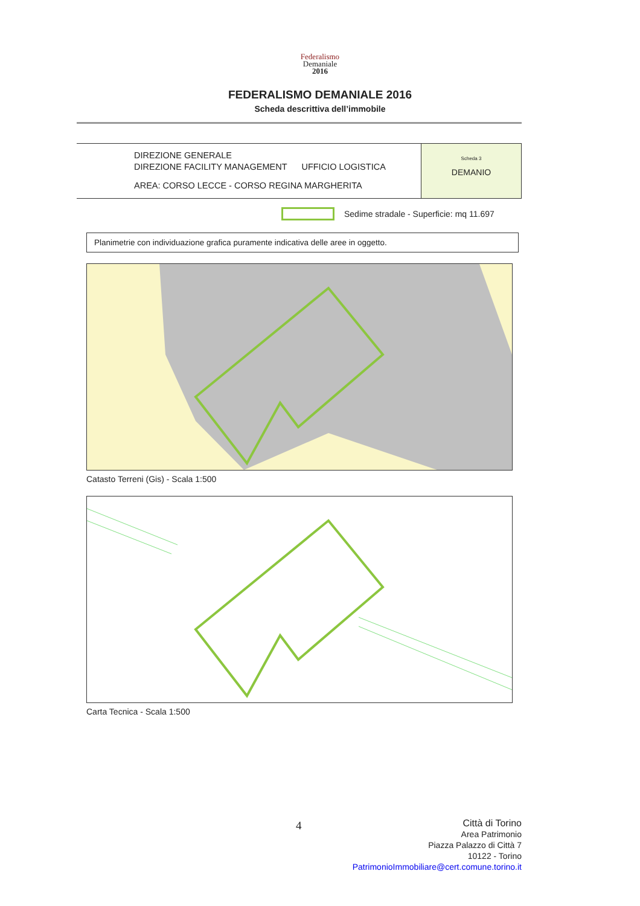Federalismo
Demaniale
2016
FEDERALISMO DEMANIALE 2016
Scheda descrittiva dell’immobile
DIREZIONE GENERALE
DIREZIONE FACILITY MANAGEMENT UFFICIO LOGISTICA
AREA: CORSO LECCE - CORSO REGINA MARGHERITA
Scheda 3
DEMANIO
Sedime stradale - Superficie: mq 11.697
Planimetrie con individuazione grafica puramente indicativa delle aree in oggetto.
Catasto Terreni (Gis) - Scala 1:500
Carta Tecnica - Scala 1:500
4
Città di Torino
Area Patrimonio
Piazza Palazzo di Città 7
10122 - Torino
PatrimonioImmobiliare@cert.comune.torino.it